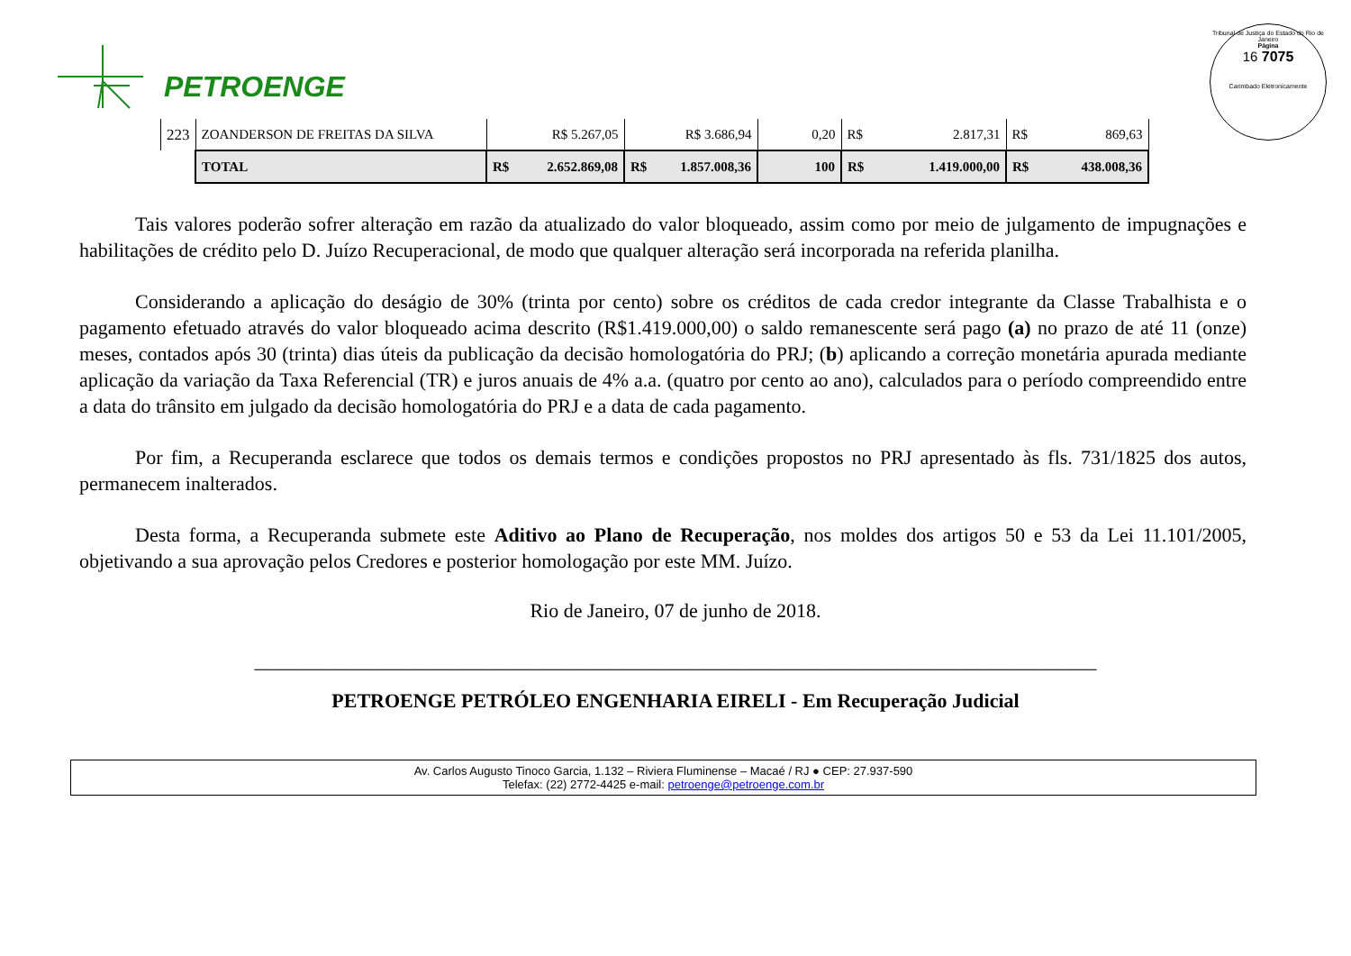PETROENGE
Tribunal de Justiça do Estado do Rio de Janeiro
Página
16 7075
Carimbado Eletronicamente
| 223 | ZOANDERSON DE FREITAS DA SILVA | R$ 5.267,05 | R$ 3.686,94 | 0,20 | R$ 2.817,31 | R$ 869,63 |
| | TOTAL | R$ 2.652.869,08 | R$ 1.857.008,36 | 100 | R$ 1.419.000,00 | R$ 438.008,36 |
Tais valores poderão sofrer alteração em razão da atualizado do valor bloqueado, assim como por meio de julgamento de impugnações e habilitações de crédito pelo D. Juízo Recuperacional, de modo que qualquer alteração será incorporada na referida planilha.
Considerando a aplicação do deságio de 30% (trinta por cento) sobre os créditos de cada credor integrante da Classe Trabalhista e o pagamento efetuado através do valor bloqueado acima descrito (R$1.419.000,00) o saldo remanescente será pago (a) no prazo de até 11 (onze) meses, contados após 30 (trinta) dias úteis da publicação da decisão homologatória do PRJ; (b) aplicando a correção monetária apurada mediante aplicação da variação da Taxa Referencial (TR) e juros anuais de 4% a.a. (quatro por cento ao ano), calculados para o período compreendido entre a data do trânsito em julgado da decisão homologatória do PRJ e a data de cada pagamento.
Por fim, a Recuperanda esclarece que todos os demais termos e condições propostos no PRJ apresentado às fls. 731/1825 dos autos, permanecem inalterados.
Desta forma, a Recuperanda submete este Aditivo ao Plano de Recuperação, nos moldes dos artigos 50 e 53 da Lei 11.101/2005, objetivando a sua aprovação pelos Credores e posterior homologação por este MM. Juízo.
Rio de Janeiro, 07 de junho de 2018.
_____________________________________________________________________________________
PETROENGE PETRÓLEO ENGENHARIA EIRELI - Em Recuperação Judicial
Av. Carlos Augusto Tinoco Garcia, 1.132 – Riviera Fluminense – Macaé / RJ ● CEP: 27.937-590
Telefax: (22) 2772-4425 e-mail: petroenge@petroenge.com.br